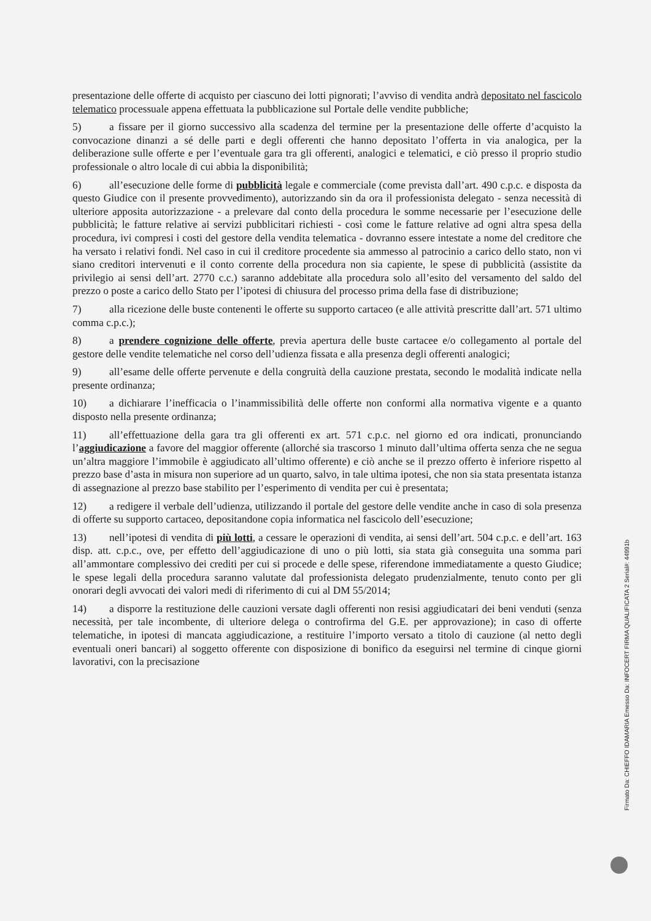presentazione delle offerte di acquisto per ciascuno dei lotti pignorati; l’avviso di vendita andrà depositato nel fascicolo telematico processuale appena effettuata la pubblicazione sul Portale delle vendite pubbliche;
5) a fissare per il giorno successivo alla scadenza del termine per la presentazione delle offerte d’acquisto la convocazione dinanzi a sé delle parti e degli offerenti che hanno depositato l’offerta in via analogica, per la deliberazione sulle offerte e per l’eventuale gara tra gli offerenti, analogici e telematici, e ciò presso il proprio studio professionale o altro locale di cui abbia la disponibilità;
6) all’esecuzione delle forme di pubblicità legale e commerciale (come prevista dall’art. 490 c.p.c. e disposta da questo Giudice con il presente provvedimento), autorizzando sin da ora il professionista delegato - senza necessità di ulteriore apposita autorizzazione - a prelevare dal conto della procedura le somme necessarie per l’esecuzione delle pubblicità; le fatture relative ai servizi pubblicitari richiesti - così come le fatture relative ad ogni altra spesa della procedura, ivi compresi i costi del gestore della vendita telematica - dovranno essere intestate a nome del creditore che ha versato i relativi fondi. Nel caso in cui il creditore procedente sia ammesso al patrocinio a carico dello stato, non vi siano creditori intervenuti e il conto corrente della procedura non sia capiente, le spese di pubblicità (assistite da privilegio ai sensi dell’art. 2770 c.c.) saranno addebitate alla procedura solo all’esito del versamento del saldo del prezzo o poste a carico dello Stato per l’ipotesi di chiusura del processo prima della fase di distribuzione;
7) alla ricezione delle buste contenenti le offerte su supporto cartaceo (e alle attività prescritte dall’art. 571 ultimo comma c.p.c.);
8) a prendere cognizione delle offerte, previa apertura delle buste cartacee e/o collegamento al portale del gestore delle vendite telematiche nel corso dell’udienza fissata e alla presenza degli offerenti analogici;
9) all’esame delle offerte pervenute e della congruità della cauzione prestata, secondo le modalità indicate nella presente ordinanza;
10) a dichiarare l’inefficacia o l’inammissibilità delle offerte non conformi alla normativa vigente e a quanto disposto nella presente ordinanza;
11) all’effettuazione della gara tra gli offerenti ex art. 571 c.p.c. nel giorno ed ora indicati, pronunciando l’aggiudicazione a favore del maggior offerente (allorché sia trascorso 1 minuto dall’ultima offerta senza che ne segua un’altra maggiore l’immobile è aggiudicato all’ultimo offerente) e ciò anche se il prezzo offerto è inferiore rispetto al prezzo base d’asta in misura non superiore ad un quarto, salvo, in tale ultima ipotesi, che non sia stata presentata istanza di assegnazione al prezzo base stabilito per l’esperimento di vendita per cui è presentata;
12) a redigere il verbale dell’udienza, utilizzando il portale del gestore delle vendite anche in caso di sola presenza di offerte su supporto cartaceo, depositandone copia informatica nel fascicolo dell’esecuzione;
13) nell’ipotesi di vendita di più lotti, a cessare le operazioni di vendita, ai sensi dell’art. 504 c.p.c. e dell’art. 163 disp. att. c.p.c., ove, per effetto dell’aggiudicazione di uno o più lotti, sia stata già conseguita una somma pari all’ammontare complessivo dei crediti per cui si procede e delle spese, riferendone immediatamente a questo Giudice; le spese legali della procedura saranno valutate dal professionista delegato prudenzialmente, tenuto conto per gli onorari degli avvocati dei valori medi di riferimento di cui al DM 55/2014;
14) a disporre la restituzione delle cauzioni versate dagli offerenti non resisi aggiudicatari dei beni venduti (senza necessità, per tale incombente, di ulteriore delega o controfirma del G.E. per approvazione); in caso di offerte telematiche, in ipotesi di mancata aggiudicazione, a restituire l’importo versato a titolo di cauzione (al netto degli eventuali oneri bancari) al soggetto offerente con disposizione di bonifico da eseguirsi nel termine di cinque giorni lavorativi, con la precisazione
Firmato Da: CHIEFFO IDAMARIA Emesso Da: INFOCERT FIRMA QUALIFICATA 2 Serial#: 44991b